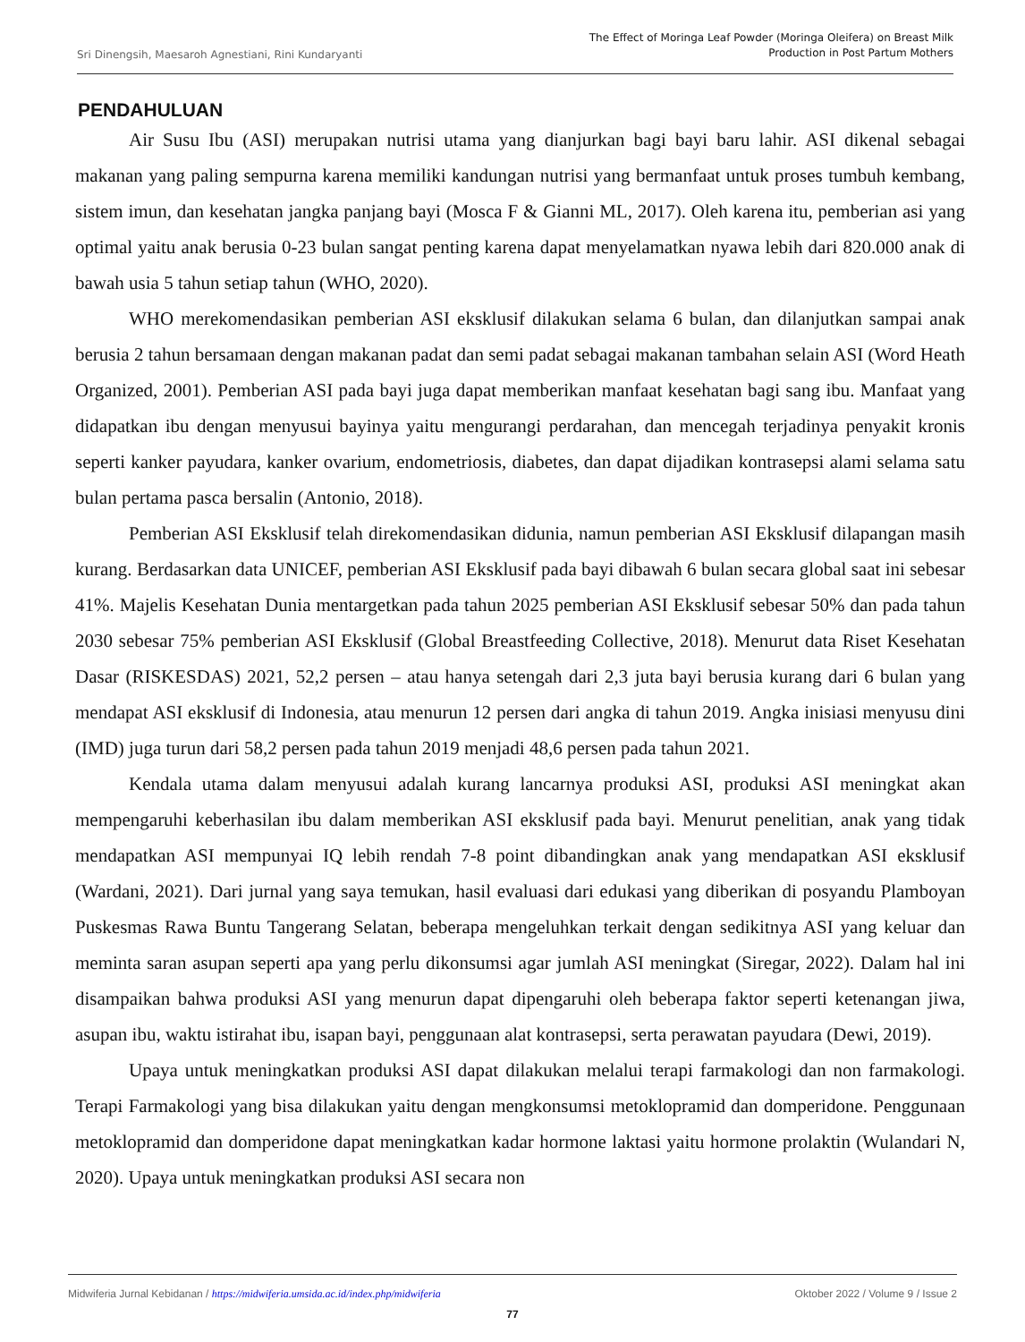Sri Dinengsih, Maesaroh Agnestiani, Rini Kundaryanti The Effect of Moringa Leaf Powder (Moringa Oleifera) on Breast Milk
Production in Post Partum Mothers
PENDAHULUAN
Air Susu Ibu (ASI) merupakan nutrisi utama yang dianjurkan bagi bayi baru lahir. ASI dikenal sebagai makanan yang paling sempurna karena memiliki kandungan nutrisi yang bermanfaat untuk proses tumbuh kembang, sistem imun, dan kesehatan jangka panjang bayi (Mosca F & Gianni ML, 2017). Oleh karena itu, pemberian asi yang optimal yaitu anak berusia 0-23 bulan sangat penting karena dapat menyelamatkan nyawa lebih dari 820.000 anak di bawah usia 5 tahun setiap tahun (WHO, 2020).
WHO merekomendasikan pemberian ASI eksklusif dilakukan selama 6 bulan, dan dilanjutkan sampai anak berusia 2 tahun bersamaan dengan makanan padat dan semi padat sebagai makanan tambahan selain ASI (Word Heath Organized, 2001). Pemberian ASI pada bayi juga dapat memberikan manfaat kesehatan bagi sang ibu. Manfaat yang didapatkan ibu dengan menyusui bayinya yaitu mengurangi perdarahan, dan mencegah terjadinya penyakit kronis seperti kanker payudara, kanker ovarium, endometriosis, diabetes, dan dapat dijadikan kontrasepsi alami selama satu bulan pertama pasca bersalin (Antonio, 2018).
Pemberian ASI Eksklusif telah direkomendasikan didunia, namun pemberian ASI Eksklusif dilapangan masih kurang. Berdasarkan data UNICEF, pemberian ASI Eksklusif pada bayi dibawah 6 bulan secara global saat ini sebesar 41%. Majelis Kesehatan Dunia mentargetkan pada tahun 2025 pemberian ASI Eksklusif sebesar 50% dan pada tahun 2030 sebesar 75% pemberian ASI Eksklusif (Global Breastfeeding Collective, 2018). Menurut data Riset Kesehatan Dasar (RISKESDAS) 2021, 52,2 persen – atau hanya setengah dari 2,3 juta bayi berusia kurang dari 6 bulan yang mendapat ASI eksklusif di Indonesia, atau menurun 12 persen dari angka di tahun 2019. Angka inisiasi menyusu dini (IMD) juga turun dari 58,2 persen pada tahun 2019 menjadi 48,6 persen pada tahun 2021.
Kendala utama dalam menyusui adalah kurang lancarnya produksi ASI, produksi ASI meningkat akan mempengaruhi keberhasilan ibu dalam memberikan ASI eksklusif pada bayi. Menurut penelitian, anak yang tidak mendapatkan ASI mempunyai IQ lebih rendah 7-8 point dibandingkan anak yang mendapatkan ASI eksklusif (Wardani, 2021). Dari jurnal yang saya temukan, hasil evaluasi dari edukasi yang diberikan di posyandu Plamboyan Puskesmas Rawa Buntu Tangerang Selatan, beberapa mengeluhkan terkait dengan sedikitnya ASI yang keluar dan meminta saran asupan seperti apa yang perlu dikonsumsi agar jumlah ASI meningkat (Siregar, 2022). Dalam hal ini disampaikan bahwa produksi ASI yang menurun dapat dipengaruhi oleh beberapa faktor seperti ketenangan jiwa, asupan ibu, waktu istirahat ibu, isapan bayi, penggunaan alat kontrasepsi, serta perawatan payudara (Dewi, 2019).
Upaya untuk meningkatkan produksi ASI dapat dilakukan melalui terapi farmakologi dan non farmakologi. Terapi Farmakologi yang bisa dilakukan yaitu dengan mengkonsumsi metoklopramid dan domperidone. Penggunaan metoklopramid dan domperidone dapat meningkatkan kadar hormone laktasi yaitu hormone prolaktin (Wulandari N, 2020). Upaya untuk meningkatkan produksi ASI secara non
Midwiferia Jurnal Kebidanan / https://midwiferia.umsida.ac.id/index.php/midwiferia Oktober 2022 / Volume 9 / Issue 2
77